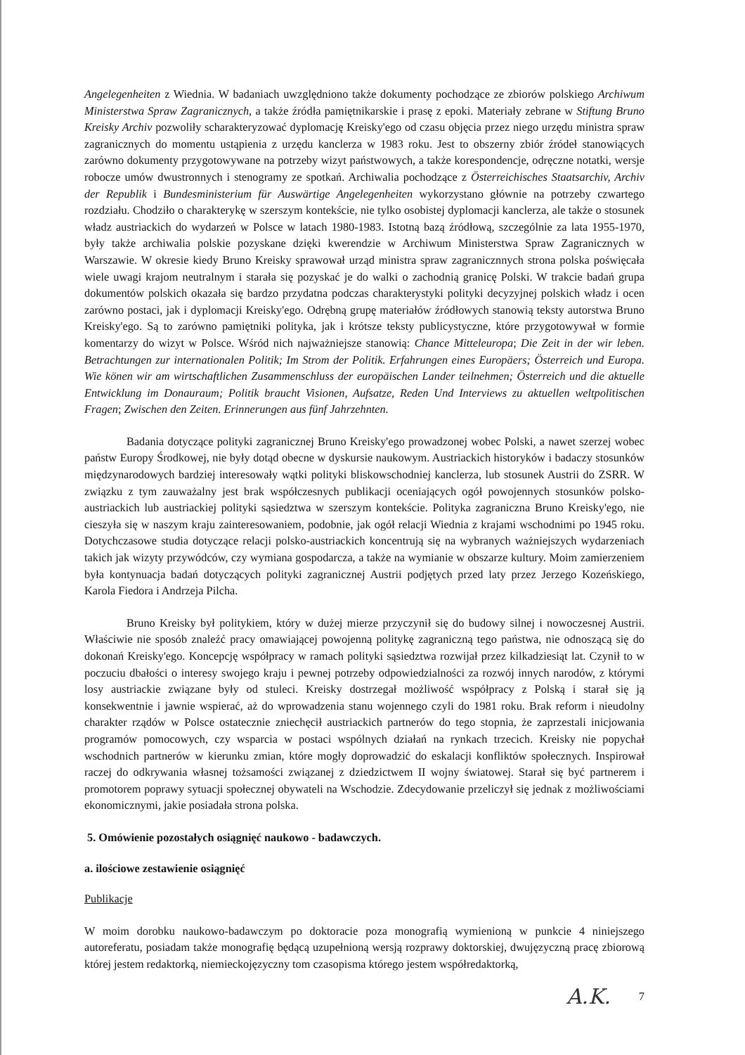Angelegenheiten z Wiednia. W badaniach uwzględniono także dokumenty pochodzące ze zbiorów polskiego Archiwum Ministerstwa Spraw Zagranicznych, a także źródła pamiętnikarskie i prasę z epoki. Materiały zebrane w Stiftung Bruno Kreisky Archiv pozwoliły scharakteryzować dyplomację Kreisky'ego od czasu objęcia przez niego urzędu ministra spraw zagranicznych do momentu ustąpienia z urzędu kanclerza w 1983 roku. Jest to obszerny zbiór źródeł stanowiących zarówno dokumenty przygotowywane na potrzeby wizyt państwowych, a także korespondencje, odręczne notatki, wersje robocze umów dwustronnych i stenogramy ze spotkań. Archiwalia pochodzące z Österreichisches Staatsarchiv, Archiv der Republik i Bundesministerium für Auswärtige Angelegenheiten wykorzystano głównie na potrzeby czwartego rozdziału. Chodziło o charakterykę w szerszym kontekście, nie tylko osobistej dyplomacji kanclerza, ale także o stosunek władz austriackich do wydarzeń w Polsce w latach 1980-1983. Istotną bazą źródłową, szczególnie za lata 1955-1970, były także archiwalia polskie pozyskane dzięki kwerendzie w Archiwum Ministerstwa Spraw Zagranicznych w Warszawie. W okresie kiedy Bruno Kreisky sprawował urząd ministra spraw zagranicznnych strona polska poświęcała wiele uwagi krajom neutralnym i starała się pozyskać je do walki o zachodnią granicę Polski. W trakcie badań grupa dokumentów polskich okazała się bardzo przydatna podczas charakterystyki polityki decyzyjnej polskich władz i ocen zarówno postaci, jak i dyplomacji Kreisky'ego. Odrębną grupę materiałów źródłowych stanowią teksty autorstwa Bruno Kreisky'ego. Są to zarówno pamiętniki polityka, jak i krótsze teksty publicystyczne, które przygotowywał w formie komentarzy do wizyt w Polsce. Wśród nich najważniejsze stanowią: Chance Mitteleuropa; Die Zeit in der wir leben. Betrachtungen zur internationalen Politik; Im Strom der Politik. Erfahrungen eines Europäers; Österreich und Europa. Wie könen wir am wirtschaftlichen Zusammenschluss der europäischen Lander teilnehmen; Österreich und die aktuelle Entwicklung im Donauraum; Politik braucht Visionen, Aufsatze, Reden Und Interviews zu aktuellen weltpolitischen Fragen; Zwischen den Zeiten. Erinnerungen aus fünf Jahrzehnten.
Badania dotyczące polityki zagranicznej Bruno Kreisky'ego prowadzonej wobec Polski, a nawet szerzej wobec państw Europy Środkowej, nie były dotąd obecne w dyskursie naukowym. Austriackich historyków i badaczy stosunków międzynarodowych bardziej interesowały wątki polityki bliskowschodniej kanclerza, lub stosunek Austrii do ZSRR. W związku z tym zauważalny jest brak współczesnych publikacji oceniających ogół powojennych stosunków polsko-austriackich lub austriackiej polityki sąsiedztwa w szerszym kontekście. Polityka zagraniczna Bruno Kreisky'ego, nie cieszyła się w naszym kraju zainteresowaniem, podobnie, jak ogół relacji Wiednia z krajami wschodnimi po 1945 roku. Dotychczasowe studia dotyczące relacji polsko-austriackich koncentrują się na wybranych ważniejszych wydarzeniach takich jak wizyty przywódców, czy wymiana gospodarcza, a także na wymianie w obszarze kultury. Moim zamierzeniem była kontynuacja badań dotyczących polityki zagranicznej Austrii podjętych przed laty przez Jerzego Kozeńskiego, Karola Fiedora i Andrzeja Pilcha.
Bruno Kreisky był politykiem, który w dużej mierze przyczynił się do budowy silnej i nowoczesnej Austrii. Właściwie nie sposób znaleźć pracy omawiającej powojenną politykę zagraniczną tego państwa, nie odnoszącą się do dokonań Kreisky'ego. Koncepcję współpracy w ramach polityki sąsiedztwa rozwijał przez kilkadziesiąt lat. Czynił to w poczuciu dbałości o interesy swojego kraju i pewnej potrzeby odpowiedzialności za rozwój innych narodów, z którymi losy austriackie związane były od stuleci. Kreisky dostrzegał możliwość współpracy z Polską i starał się ją konsekwentnie i jawnie wspierać, aż do wprowadzenia stanu wojennego czyli do 1981 roku. Brak reform i nieudolny charakter rządów w Polsce ostatecznie zniechęcił austriackich partnerów do tego stopnia, że zaprzestali inicjowania programów pomocowych, czy wsparcia w postaci wspólnych działań na rynkach trzecich. Kreisky nie popychał wschodnich partnerów w kierunku zmian, które mogły doprowadzić do eskalacji konfliktów społecznych. Inspirował raczej do odkrywania własnej tożsamości związanej z dziedzictwem II wojny światowej. Starał się być partnerem i promotorem poprawy sytuacji społecznej obywateli na Wschodzie. Zdecydowanie przeliczył się jednak z możliwościami ekonomicznymi, jakie posiadała strona polska.
5. Omówienie pozostałych osiągnięć naukowo - badawczych.
a. ilościowe zestawienie osiągnięć
Publikacje
W moim dorobku naukowo-badawczym po doktoracie poza monografią wymienioną w punkcie 4 niniejszego autoreferatu, posiadam także monografię będącą uzupełnioną wersją rozprawy doktorskiej, dwujęzyczną pracę zbiorową której jestem redaktorką, niemieckojęzyczny tom czasopisma którego jestem współredaktorką,
A.K. 7